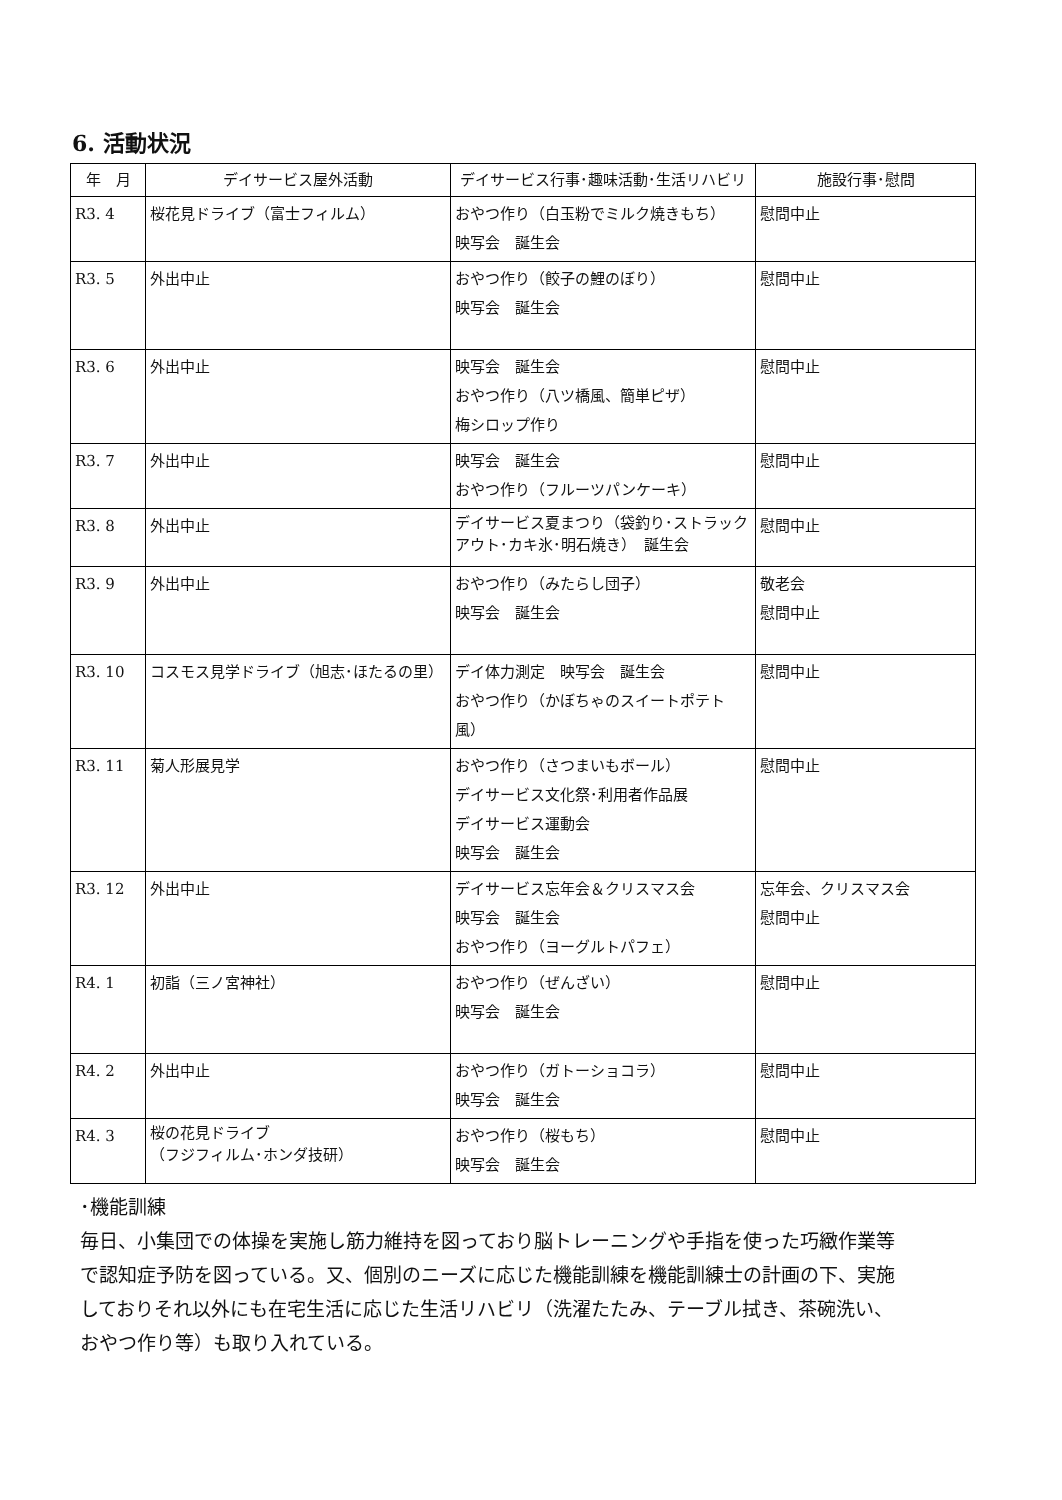6. 活動状況
| 年 月 | デイサービス屋外活動 | デイサービス行事･趣味活動･生活リハビリ | 施設行事･慰問 |
| --- | --- | --- | --- |
| R3. 4 | 桜花見ドライブ（富士フィルム） | おやつ作り（白玉粉でミルク焼きもち） 映写会 誕生会 | 慰問中止 |
| R3. 5 | 外出中止 | おやつ作り（餃子の鯉のぼり） 映写会 誕生会 | 慰問中止 |
| R3. 6 | 外出中止 | 映写会 誕生会 おやつ作り（八ツ橋風、簡単ピザ） 梅シロップ作り | 慰問中止 |
| R3. 7 | 外出中止 | 映写会 誕生会 おやつ作り（フルーツパンケーキ） | 慰問中止 |
| R3. 8 | 外出中止 | デイサービス夏まつり（袋釣り･ストラックアウト･カキ氷･明石焼き） 誕生会 | 慰問中止 |
| R3. 9 | 外出中止 | おやつ作り（みたらし団子） 映写会 誕生会 | 敬老会 慰問中止 |
| R3. 10 | コスモス見学ドライブ（旭志･ほたるの里） | デイ体力測定 映写会 誕生会 おやつ作り（かぼちゃのスイートポテト風） | 慰問中止 |
| R3. 11 | 菊人形展見学 | おやつ作り（さつまいもボール） デイサービス文化祭･利用者作品展 デイサービス運動会 映写会 誕生会 | 慰問中止 |
| R3. 12 | 外出中止 | デイサービス忘年会＆クリスマス会 映写会 誕生会 おやつ作り（ヨーグルトパフェ） | 忘年会、クリスマス会 慰問中止 |
| R4. 1 | 初詣（三ノ宮神社） | おやつ作り（ぜんざい） 映写会 誕生会 | 慰問中止 |
| R4. 2 | 外出中止 | おやつ作り（ガトーショコラ） 映写会 誕生会 | 慰問中止 |
| R4. 3 | 桜の花見ドライブ （フジフィルム･ホンダ技研） | おやつ作り（桜もち） 映写会 誕生会 | 慰問中止 |
･機能訓練
毎日、小集団での体操を実施し筋力維持を図っており脳トレーニングや手指を使った巧緻作業等で認知症予防を図っている。又、個別のニーズに応じた機能訓練を機能訓練士の計画の下、実施しておりそれ以外にも在宅生活に応じた生活リハビリ（洗濯たたみ、テーブル拭き、茶碗洗い、おやつ作り等）も取り入れている。